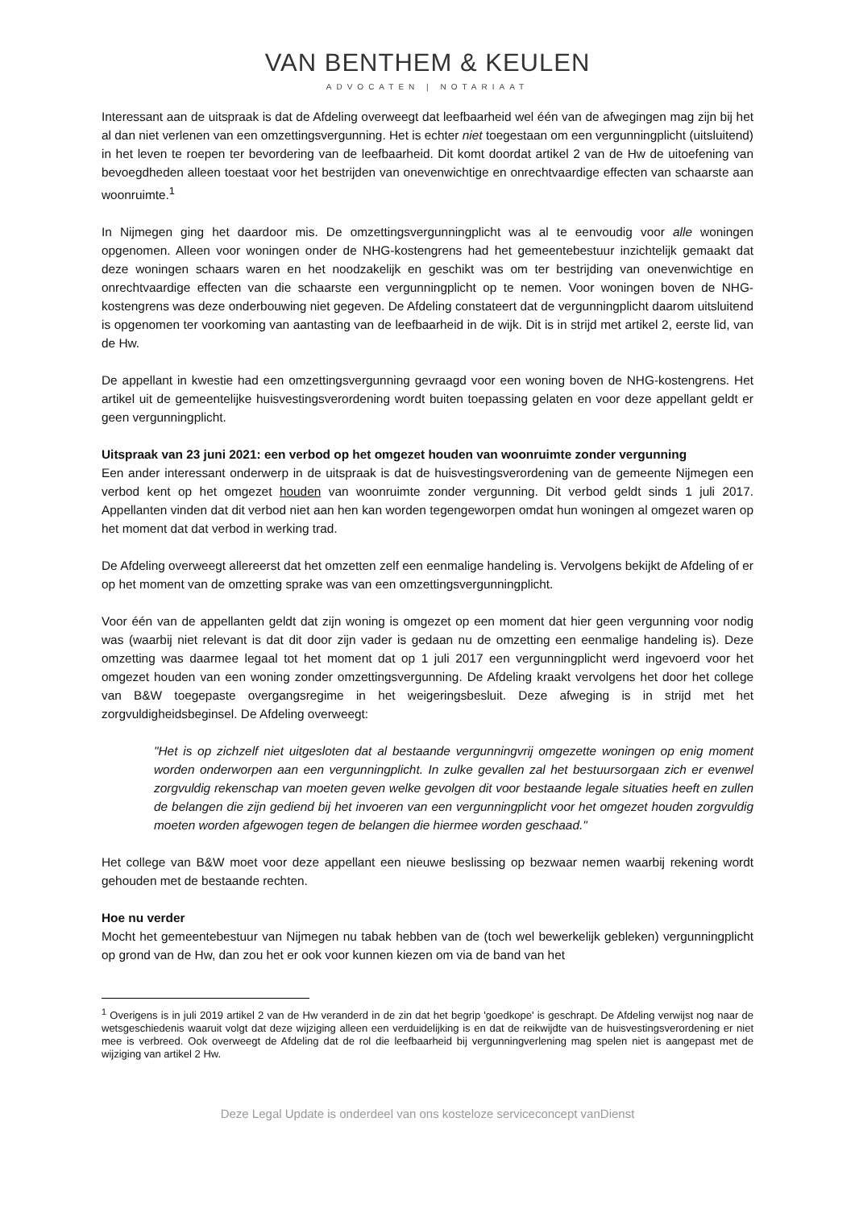VAN BENTHEM & KEULEN
ADVOCATEN | NOTARIAAT
Interessant aan de uitspraak is dat de Afdeling overweegt dat leefbaarheid wel één van de afwegingen mag zijn bij het al dan niet verlenen van een omzettingsvergunning. Het is echter niet toegestaan om een vergunningplicht (uitsluitend) in het leven te roepen ter bevordering van de leefbaarheid. Dit komt doordat artikel 2 van de Hw de uitoefening van bevoegdheden alleen toestaat voor het bestrijden van onevenwichtige en onrechtvaardige effecten van schaarste aan woonruimte.<sup>1</sup>
In Nijmegen ging het daardoor mis. De omzettingsvergunningplicht was al te eenvoudig voor alle woningen opgenomen. Alleen voor woningen onder de NHG-kostengrens had het gemeentebestuur inzichtelijk gemaakt dat deze woningen schaars waren en het noodzakelijk en geschikt was om ter bestrijding van onevenwichtige en onrechtvaardige effecten van die schaarste een vergunningplicht op te nemen. Voor woningen boven de NHG-kostengrens was deze onderbouwing niet gegeven. De Afdeling constateert dat de vergunningplicht daarom uitsluitend is opgenomen ter voorkoming van aantasting van de leefbaarheid in de wijk. Dit is in strijd met artikel 2, eerste lid, van de Hw.
De appellant in kwestie had een omzettingsvergunning gevraagd voor een woning boven de NHG-kostengrens. Het artikel uit de gemeentelijke huisvestingsverordening wordt buiten toepassing gelaten en voor deze appellant geldt er geen vergunningplicht.
Uitspraak van 23 juni 2021: een verbod op het omgezet houden van woonruimte zonder vergunning
Een ander interessant onderwerp in de uitspraak is dat de huisvestingsverordening van de gemeente Nijmegen een verbod kent op het omgezet houden van woonruimte zonder vergunning. Dit verbod geldt sinds 1 juli 2017. Appellanten vinden dat dit verbod niet aan hen kan worden tegengeworpen omdat hun woningen al omgezet waren op het moment dat dat verbod in werking trad.
De Afdeling overweegt allereerst dat het omzetten zelf een eenmalige handeling is. Vervolgens bekijkt de Afdeling of er op het moment van de omzetting sprake was van een omzettingsvergunningplicht.
Voor één van de appellanten geldt dat zijn woning is omgezet op een moment dat hier geen vergunning voor nodig was (waarbij niet relevant is dat dit door zijn vader is gedaan nu de omzetting een eenmalige handeling is). Deze omzetting was daarmee legaal tot het moment dat op 1 juli 2017 een vergunningplicht werd ingevoerd voor het omgezet houden van een woning zonder omzettingsvergunning. De Afdeling kraakt vervolgens het door het college van B&W toegepaste overgangsregime in het weigeringsbesluit. Deze afweging is in strijd met het zorgvuldigheidsbeginsel. De Afdeling overweegt:
"Het is op zichzelf niet uitgesloten dat al bestaande vergunningvrij omgezette woningen op enig moment worden onderworpen aan een vergunningplicht. In zulke gevallen zal het bestuursorgaan zich er evenwel zorgvuldig rekenschap van moeten geven welke gevolgen dit voor bestaande legale situaties heeft en zullen de belangen die zijn gediend bij het invoeren van een vergunningplicht voor het omgezet houden zorgvuldig moeten worden afgewogen tegen de belangen die hiermee worden geschaad."
Het college van B&W moet voor deze appellant een nieuwe beslissing op bezwaar nemen waarbij rekening wordt gehouden met de bestaande rechten.
Hoe nu verder
Mocht het gemeentebestuur van Nijmegen nu tabak hebben van de (toch wel bewerkelijk gebleken) vergunningplicht op grond van de Hw, dan zou het er ook voor kunnen kiezen om via de band van het
<sup>1</sup> Overigens is in juli 2019 artikel 2 van de Hw veranderd in de zin dat het begrip 'goedkope' is geschrapt. De Afdeling verwijst nog naar de wetsgeschiedenis waaruit volgt dat deze wijziging alleen een verduidelijking is en dat de reikwijdte van de huisvestingsverordening er niet mee is verbreed. Ook overweegt de Afdeling dat de rol die leefbaarheid bij vergunningverlening mag spelen niet is aangepast met de wijziging van artikel 2 Hw.
Deze Legal Update is onderdeel van ons kosteloze serviceconcept vanDienst